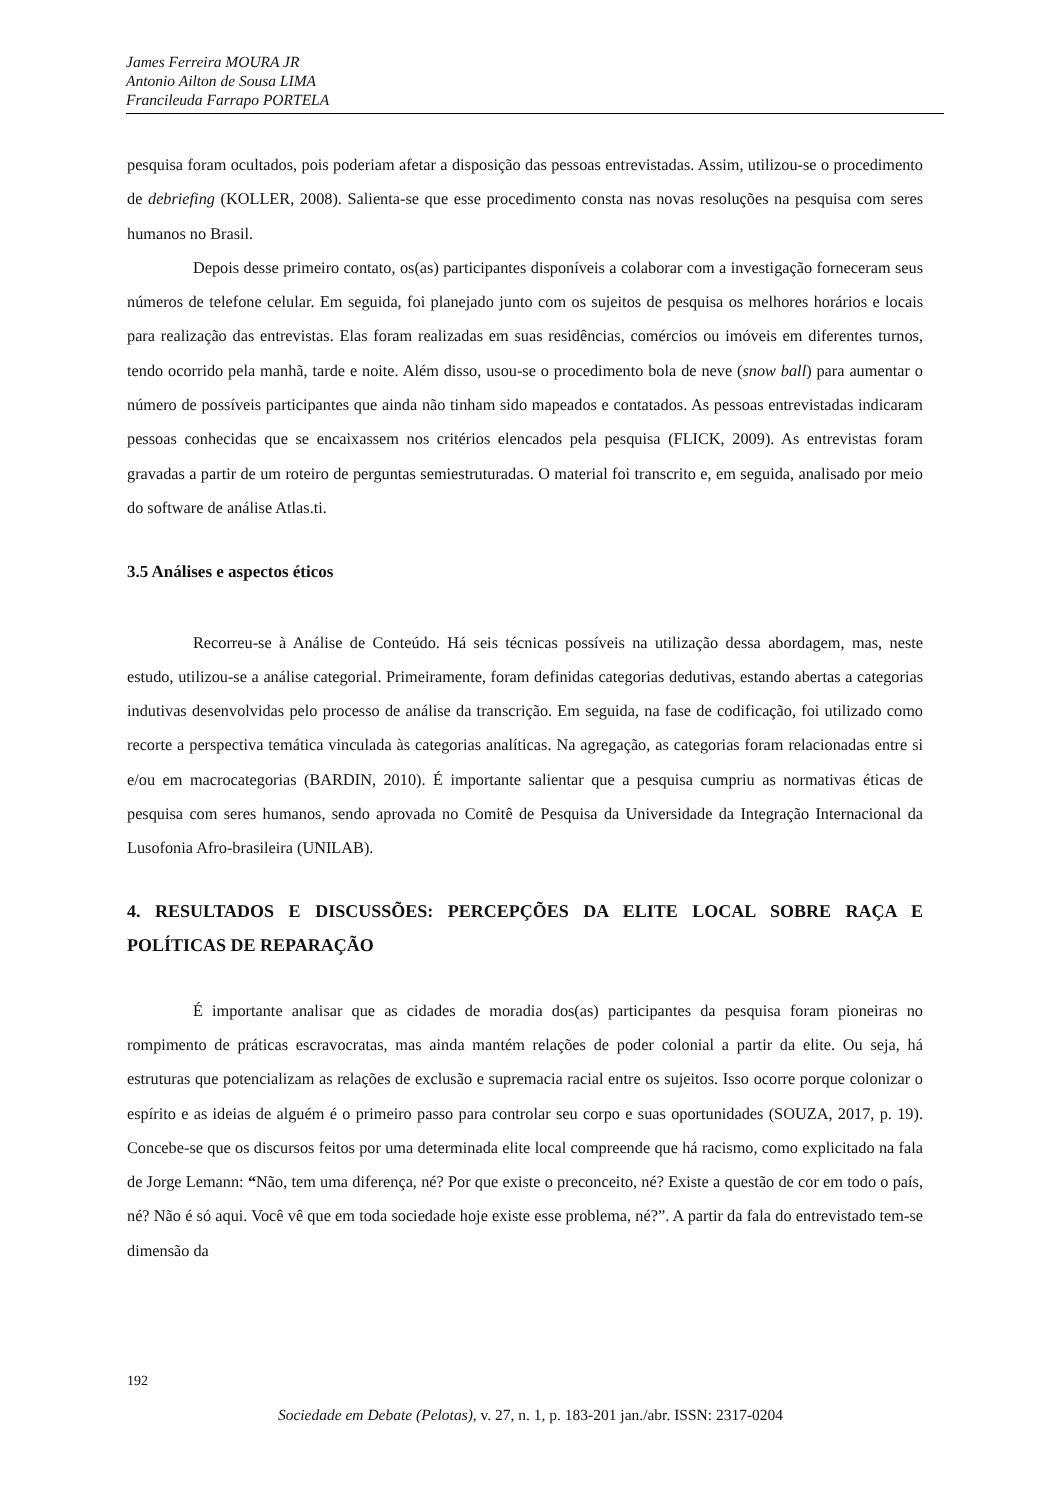James Ferreira MOURA JR
Antonio Ailton de Sousa LIMA
Francileuda Farrapo PORTELA
pesquisa foram ocultados, pois poderiam afetar a disposição das pessoas entrevistadas. Assim, utilizou-se o procedimento de debriefing (KOLLER, 2008). Salienta-se que esse procedimento consta nas novas resoluções na pesquisa com seres humanos no Brasil.
Depois desse primeiro contato, os(as) participantes disponíveis a colaborar com a investigação forneceram seus números de telefone celular. Em seguida, foi planejado junto com os sujeitos de pesquisa os melhores horários e locais para realização das entrevistas. Elas foram realizadas em suas residências, comércios ou imóveis em diferentes turnos, tendo ocorrido pela manhã, tarde e noite. Além disso, usou-se o procedimento bola de neve (snow ball) para aumentar o número de possíveis participantes que ainda não tinham sido mapeados e contatados. As pessoas entrevistadas indicaram pessoas conhecidas que se encaixassem nos critérios elencados pela pesquisa (FLICK, 2009). As entrevistas foram gravadas a partir de um roteiro de perguntas semiestruturadas. O material foi transcrito e, em seguida, analisado por meio do software de análise Atlas.ti.
3.5 Análises e aspectos éticos
Recorreu-se à Análise de Conteúdo. Há seis técnicas possíveis na utilização dessa abordagem, mas, neste estudo, utilizou-se a análise categorial. Primeiramente, foram definidas categorias dedutivas, estando abertas a categorias indutivas desenvolvidas pelo processo de análise da transcrição. Em seguida, na fase de codificação, foi utilizado como recorte a perspectiva temática vinculada às categorias analíticas. Na agregação, as categorias foram relacionadas entre si e/ou em macrocategorias (BARDIN, 2010). É importante salientar que a pesquisa cumpriu as normativas éticas de pesquisa com seres humanos, sendo aprovada no Comitê de Pesquisa da Universidade da Integração Internacional da Lusofonia Afro-brasileira (UNILAB).
4. RESULTADOS E DISCUSSÕES: PERCEPÇÕES DA ELITE LOCAL SOBRE RAÇA E POLÍTICAS DE REPARAÇÃO
É importante analisar que as cidades de moradia dos(as) participantes da pesquisa foram pioneiras no rompimento de práticas escravocratas, mas ainda mantém relações de poder colonial a partir da elite. Ou seja, há estruturas que potencializam as relações de exclusão e supremacia racial entre os sujeitos. Isso ocorre porque colonizar o espírito e as ideias de alguém é o primeiro passo para controlar seu corpo e suas oportunidades (SOUZA, 2017, p. 19). Concebe-se que os discursos feitos por uma determinada elite local compreende que há racismo, como explicitado na fala de Jorge Lemann: “Não, tem uma diferença, né? Por que existe o preconceito, né? Existe a questão de cor em todo o país, né? Não é só aqui. Você vê que em toda sociedade hoje existe esse problema, né?”. A partir da fala do entrevistado tem-se dimensão da
192
Sociedade em Debate (Pelotas), v. 27, n. 1, p. 183-201 jan./abr. ISSN: 2317-0204